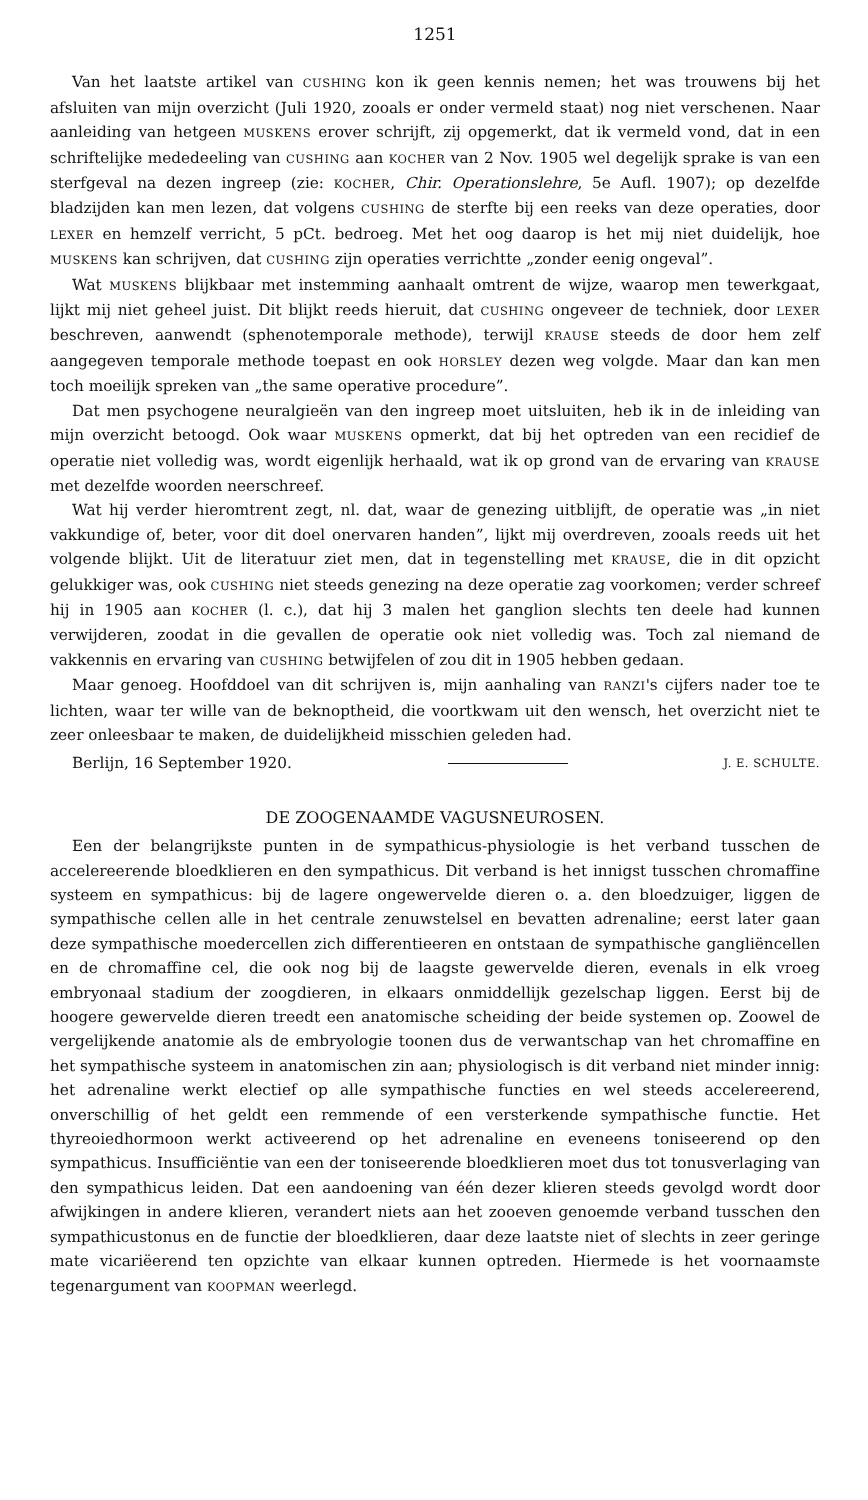1251
Van het laatste artikel van CUSHING kon ik geen kennis nemen; het was trouwens bij het afsluiten van mijn overzicht (Juli 1920, zooals er onder vermeld staat) nog niet verschenen. Naar aanleiding van hetgeen MUSKENS erover schrijft, zij opgemerkt, dat ik vermeld vond, dat in een schriftelijke mededeeling van CUSHING aan KOCHER van 2 Nov. 1905 wel degelijk sprake is van een sterfgeval na dezen ingreep (zie: KOCHER, Chir. Operationslehre, 5e Aufl. 1907); op dezelfde bladzijden kan men lezen, dat volgens CUSHING de sterfte bij een reeks van deze operaties, door LEXER en hemzelf verricht, 5 pCt. bedroeg. Met het oog daarop is het mij niet duidelijk, hoe MUSKENS kan schrijven, dat CUSHING zijn operaties verrichtte „zonder eenig ongeval”.
Wat MUSKENS blijkbaar met instemming aanhaalt omtrent de wijze, waarop men tewerkgaat, lijkt mij niet geheel juist. Dit blijkt reeds hieruit, dat CUSHING ongeveer de techniek, door LEXER beschreven, aanwendt (sphenotemporale methode), terwijl KRAUSE steeds de door hem zelf aangegeven temporale methode toepast en ook HORSLEY dezen weg volgde. Maar dan kan men toch moeilijk spreken van „the same operative procedure”.
Dat men psychogene neuralgieën van den ingreep moet uitsluiten, heb ik in de inleiding van mijn overzicht betoogd. Ook waar MUSKENS opmerkt, dat bij het optreden van een recidief de operatie niet volledig was, wordt eigenlijk herhaald, wat ik op grond van de ervaring van KRAUSE met dezelfde woorden neerschreef.
Wat hij verder hieromtrent zegt, nl. dat, waar de genezing uitblijft, de operatie was „in niet vakkundige of, beter, voor dit doel onervaren handen”, lijkt mij overdreven, zooals reeds uit het volgende blijkt. Uit de literatuur ziet men, dat in tegenstelling met KRAUSE, die in dit opzicht gelukkiger was, ook CUSHING niet steeds genezing na deze operatie zag voorkomen; verder schreef hij in 1905 aan KOCHER (l. c.), dat hij 3 malen het ganglion slechts ten deele had kunnen verwijderen, zoodat in die gevallen de operatie ook niet volledig was. Toch zal niemand de vakkennis en ervaring van CUSHING betwijfelen of zou dit in 1905 hebben gedaan.
Maar genoeg. Hoofddoel van dit schrijven is, mijn aanhaling van RANZI's cijfers nader toe te lichten, waar ter wille van de beknoptheid, die voortkwam uit den wensch, het overzicht niet te zeer onleesbaar te maken, de duidelijkheid misschien geleden had.
Berlijn, 16 September 1920. J. E. SCHULTE.
DE ZOOGENAAMDE VAGUSNEUROSEN.
Een der belangrijkste punten in de sympathicus-physiologie is het verband tusschen de accelereerende bloedklieren en den sympathicus. Dit verband is het innigst tusschen chromaffine systeem en sympathicus: bij de lagere ongewervelde dieren o. a. den bloedzuiger, liggen de sympathische cellen alle in het centrale zenuwstelsel en bevatten adrenaline; eerst later gaan deze sympathische moedercellen zich differentieeren en ontstaan de sympathische gangliëncellen en de chromaffine cel, die ook nog bij de laagste gewervelde dieren, evenals in elk vroeg embryonaal stadium der zoogdieren, in elkaars onmiddellijk gezelschap liggen. Eerst bij de hoogere gewervelde dieren treedt een anatomische scheiding der beide systemen op. Zoowel de vergelijkende anatomie als de embryologie toonen dus de verwantschap van het chromaffine en het sympathische systeem in anatomischen zin aan; physiologisch is dit verband niet minder innig: het adrenaline werkt electief op alle sympathische functies en wel steeds accelereerend, onverschillig of het geldt een remmende of een versterkende sympathische functie. Het thyreoiedhormoon werkt activeerend op het adrenaline en eveneens toniseerend op den sympathicus. Insufficiëntie van een der toniseerende bloedklieren moet dus tot tonusverlaging van den sympathicus leiden. Dat een aandoening van één dezer klieren steeds gevolgd wordt door afwijkingen in andere klieren, verandert niets aan het zooeven genoemde verband tusschen den sympathicustonus en de functie der bloedklieren, daar deze laatste niet of slechts in zeer geringe mate vicariëerend ten opzichte van elkaar kunnen optreden. Hiermede is het voornaamste tegenargument van KOOPMAN weerlegd.